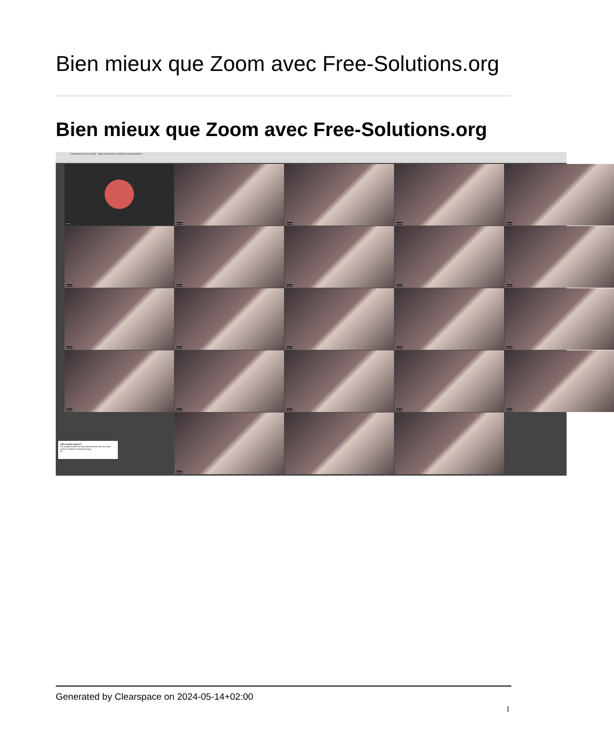Bien mieux que Zoom avec Free-Solutions.org
Bien mieux que Zoom avec Free-Solutions.org
Claudetest | Free-Soluti https://www.free-solutions.org/claudetest
(Me)
claude
claude
claude
claude
claude
claude
claude
claude
claude
claude
claude
claude
claude
claude
claude
claude
claude
claude
claude
claude
Video quality impaired
The bridge channel has been disconnected and thus video quality is limited to its lowest setting.
Ok
Generated by Clearspace on 2024-05-14+02:00
1